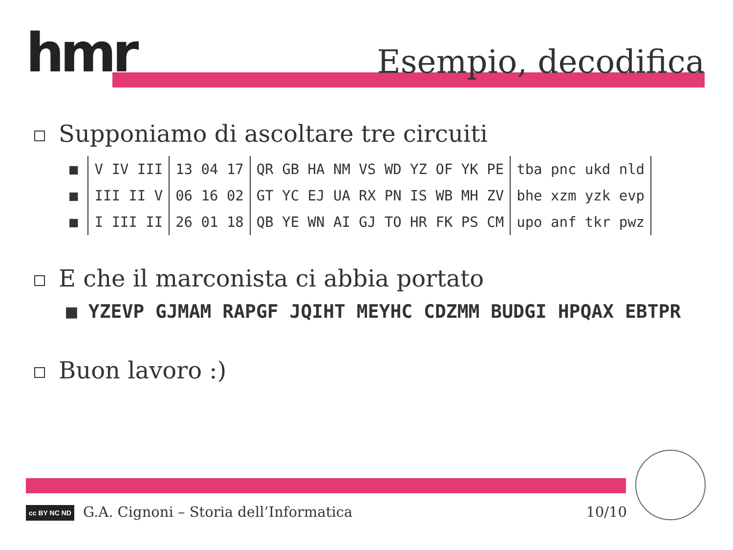hmr Esempio, decodifica
Supponiamo di ascoltare tre circuiti
| ■ | V IV III | 13 04 17 | QR GB HA NM VS WD YZ OF YK PE | tba pnc ukd nld |
| ■ | III II V | 06 16 02 | GT YC EJ UA RX PN IS WB MH ZV | bhe xzm yzk evp |
| ■ | I III II | 26 01 18 | QB YE WN AI GJ TO HR FK PS CM | upo anf tkr pwz |
E che il marconista ci abbia portato
■ YZEVP GJMAM RAPGF JQIHT MEYHC CDZMM BUDGI HPQAX EBTPR
Buon lavoro :)
cc BY NC ND G.A. Cignoni – Storia dell’Informatica
10/10